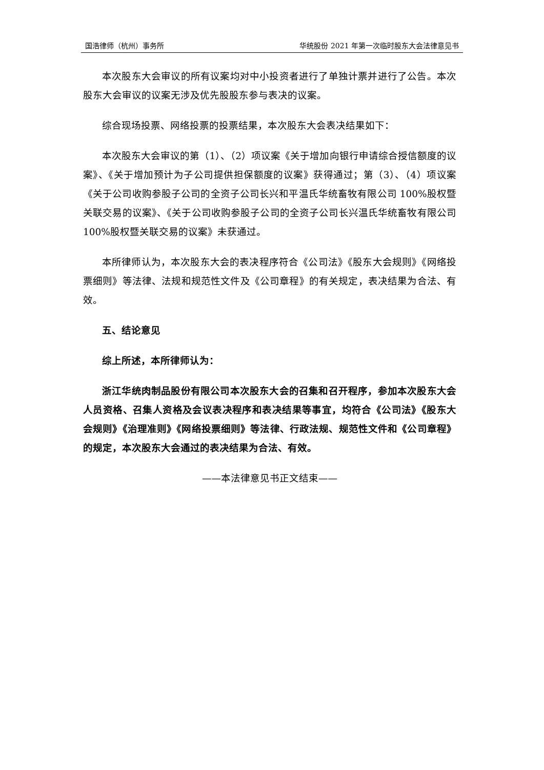国浩律师（杭州）事务所 华统股份 2021 年第一次临时股东大会法律意见书
本次股东大会审议的所有议案均对中小投资者进行了单独计票并进行了公告。本次股东大会审议的议案无涉及优先股股东参与表决的议案。
综合现场投票、网络投票的投票结果，本次股东大会表决结果如下：
本次股东大会审议的第（1）、（2）项议案《关于增加向银行申请综合授信额度的议案》、《关于增加预计为子公司提供担保额度的议案》获得通过；第（3）、（4）项议案《关于公司收购参股子公司的全资子公司长兴和平温氏华统畜牧有限公司 100%股权暨关联交易的议案》、《关于公司收购参股子公司的全资子公司长兴温氏华统畜牧有限公司 100%股权暨关联交易的议案》未获通过。
本所律师认为，本次股东大会的表决程序符合《公司法》《股东大会规则》《网络投票细则》等法律、法规和规范性文件及《公司章程》的有关规定，表决结果为合法、有效。
五、结论意见
综上所述，本所律师认为：
浙江华统肉制品股份有限公司本次股东大会的召集和召开程序，参加本次股东大会人员资格、召集人资格及会议表决程序和表决结果等事宜，均符合《公司法》《股东大会规则》《治理准则》《网络投票细则》等法律、行政法规、规范性文件和《公司章程》的规定，本次股东大会通过的表决结果为合法、有效。
——本法律意见书正文结束——